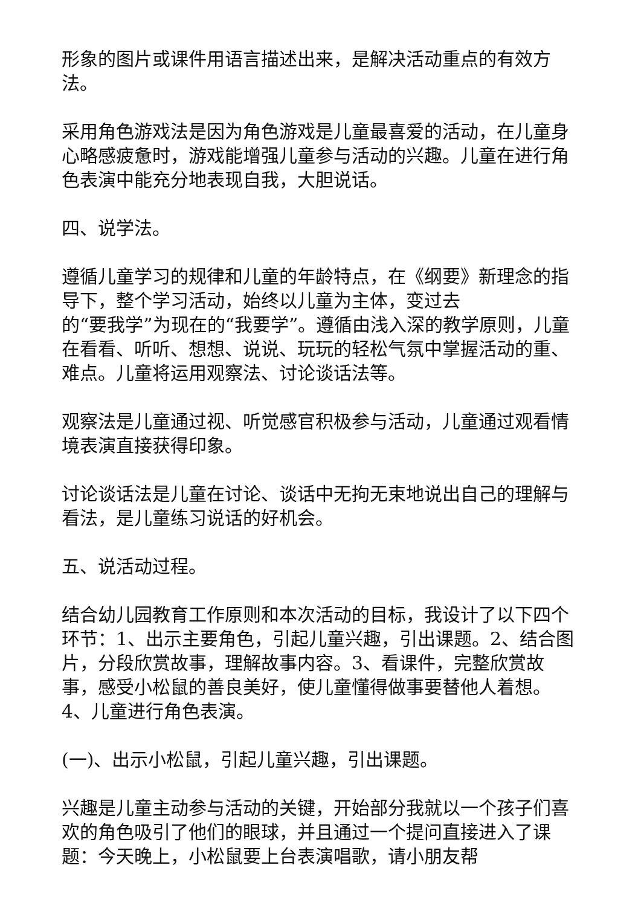形象的图片或课件用语言描述出来，是解决活动重点的有效方法。
采用角色游戏法是因为角色游戏是儿童最喜爱的活动，在儿童身心略感疲惫时，游戏能增强儿童参与活动的兴趣。儿童在进行角色表演中能充分地表现自我，大胆说话。
四、说学法。
遵循儿童学习的规律和儿童的年龄特点，在《纲要》新理念的指导下，整个学习活动，始终以儿童为主体，变过去
的“要我学”为现在的“我要学”。遵循由浅入深的教学原则，儿童在看看、听听、想想、说说、玩玩的轻松气氛中掌握活动的重、难点。儿童将运用观察法、讨论谈话法等。
观察法是儿童通过视、听觉感官积极参与活动，儿童通过观看情境表演直接获得印象。
讨论谈话法是儿童在讨论、谈话中无拘无束地说出自己的理解与看法，是儿童练习说话的好机会。
五、说活动过程。
结合幼儿园教育工作原则和本次活动的目标，我设计了以下四个环节：1、出示主要角色，引起儿童兴趣，引出课题。2、结合图片，分段欣赏故事，理解故事内容。3、看课件，完整欣赏故事，感受小松鼠的善良美好，使儿童懂得做事要替他人着想。4、儿童进行角色表演。
(一)、出示小松鼠，引起儿童兴趣，引出课题。
兴趣是儿童主动参与活动的关键，开始部分我就以一个孩子们喜欢的角色吸引了他们的眼球，并且通过一个提问直接进入了课题：今天晚上，小松鼠要上台表演唱歌，请小朋友帮